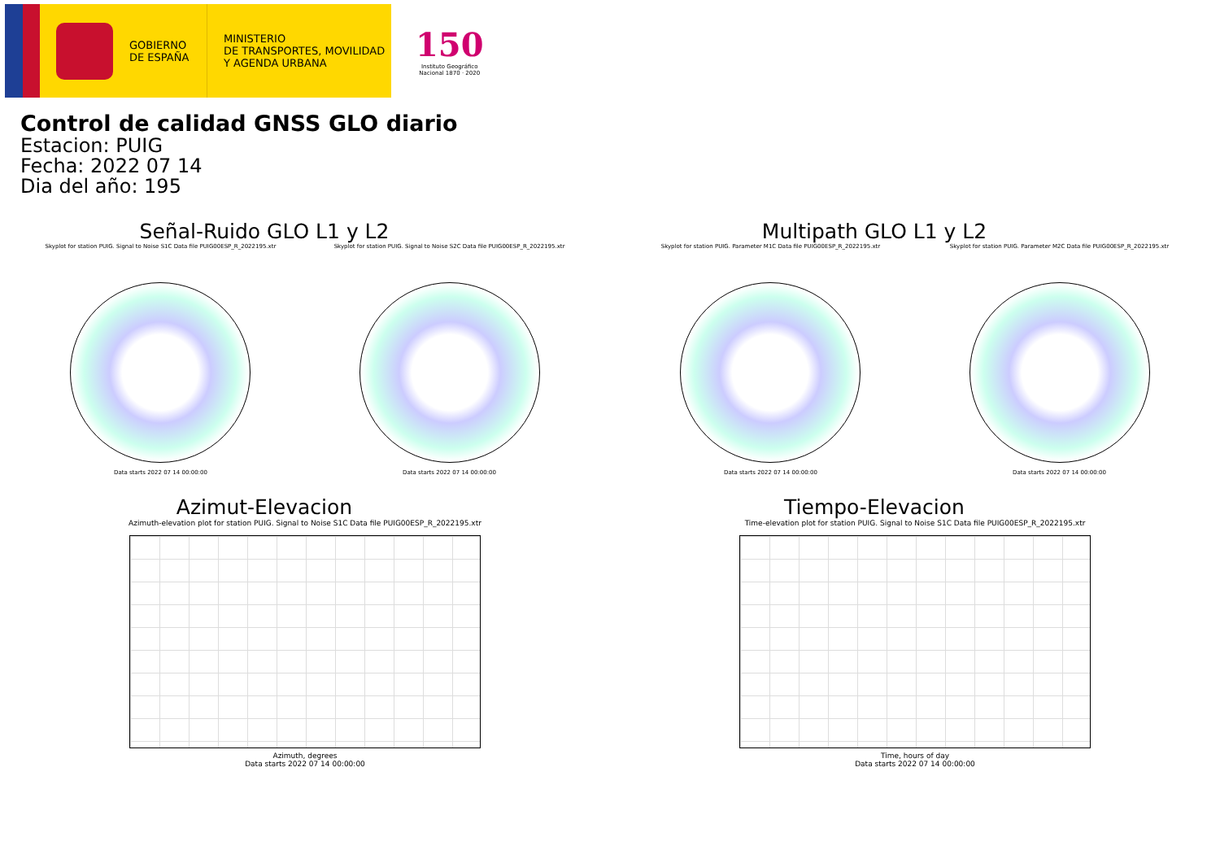GOBIERNO
DE ESPAÑA
MINISTERIO
DE TRANSPORTES, MOVILIDAD
Y AGENDA URBANA
150
Instituto Geográfico
Nacional 1870 · 2020
Control de calidad GNSS GLO diario
Estacion: PUIG
Fecha: 2022 07 14
Dia del año: 195
Señal-Ruido GLO L1 y L2
Skyplot for station PUIG. Signal to Noise S1C Data file PUIG00ESP_R_2022195.xtr
Data starts 2022 07 14 00:00:00
Skyplot for station PUIG. Signal to Noise S2C Data file PUIG00ESP_R_2022195.xtr
Data starts 2022 07 14 00:00:00
Multipath GLO L1 y L2
Skyplot for station PUIG. Parameter M1C Data file PUIG00ESP_R_2022195.xtr
Data starts 2022 07 14 00:00:00
Skyplot for station PUIG. Parameter M2C Data file PUIG00ESP_R_2022195.xtr
Data starts 2022 07 14 00:00:00
Azimut-Elevacion
Azimuth-elevation plot for station PUIG. Signal to Noise S1C Data file PUIG00ESP_R_2022195.xtr
Azimuth, degrees
Data starts 2022 07 14 00:00:00
Tiempo-Elevacion
Time-elevation plot for station PUIG. Signal to Noise S1C Data file PUIG00ESP_R_2022195.xtr
Time, hours of day
Data starts 2022 07 14 00:00:00